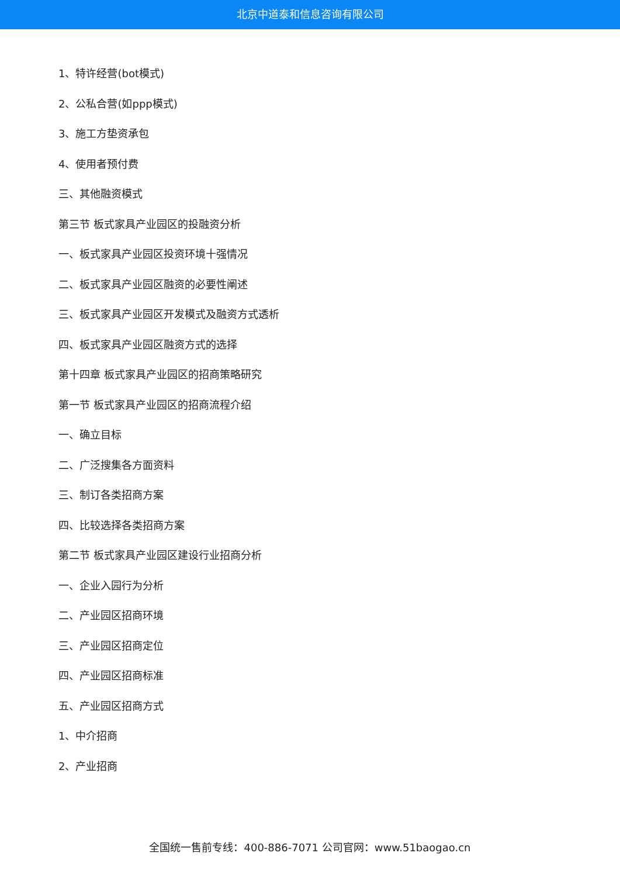北京中道泰和信息咨询有限公司
1、特许经营(bot模式)
2、公私合营(如ppp模式)
3、施工方垫资承包
4、使用者预付费
三、其他融资模式
第三节 板式家具产业园区的投融资分析
一、板式家具产业园区投资环境十强情况
二、板式家具产业园区融资的必要性阐述
三、板式家具产业园区开发模式及融资方式透析
四、板式家具产业园区融资方式的选择
第十四章 板式家具产业园区的招商策略研究
第一节 板式家具产业园区的招商流程介绍
一、确立目标
二、广泛搜集各方面资料
三、制订各类招商方案
四、比较选择各类招商方案
第二节 板式家具产业园区建设行业招商分析
一、企业入园行为分析
二、产业园区招商环境
三、产业园区招商定位
四、产业园区招商标准
五、产业园区招商方式
1、中介招商
2、产业招商
全国统一售前专线：400-886-7071 公司官网：www.51baogao.cn